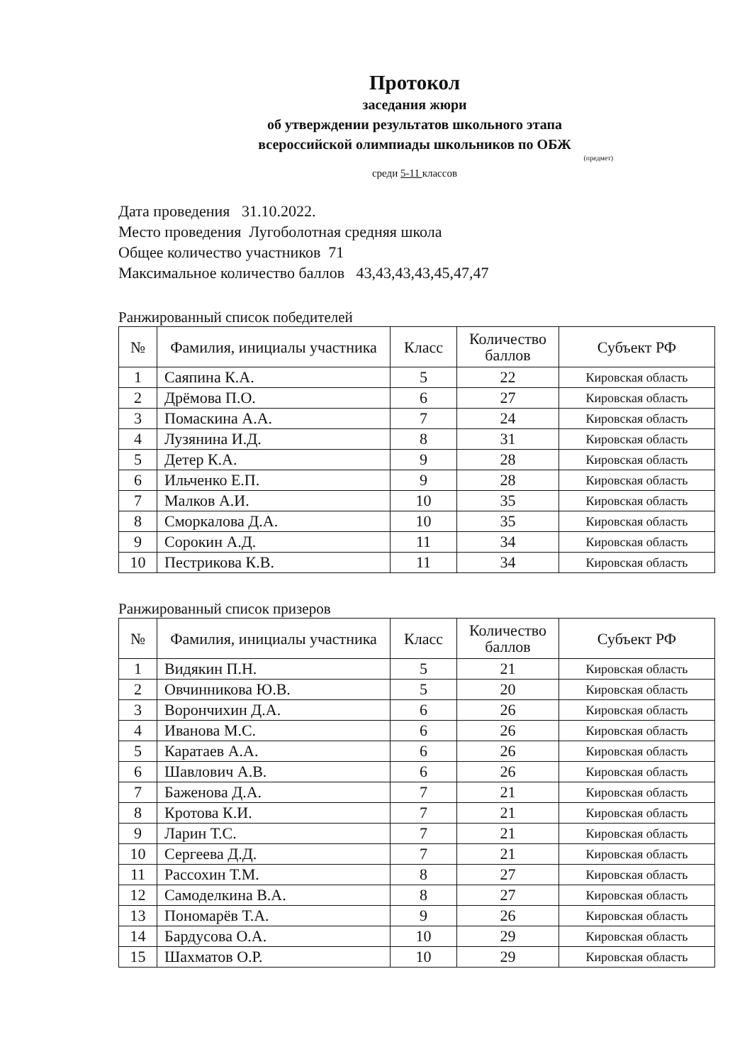Протокол
заседания жюри
об утверждении результатов школьного этапа
всероссийской олимпиады школьников по ОБЖ
(предмет)
среди 5-11 классов
Дата проведения 31.10.2022.
Место проведения Лугоболотная средняя школа
Общее количество участников 71
Максимальное количество баллов 43,43,43,43,45,47,47
Ранжированный список победителей
| № | Фамилия, инициалы участника | Класс | Количество баллов | Субъект РФ |
| --- | --- | --- | --- | --- |
| 1 | Саяпина К.А. | 5 | 22 | Кировская область |
| 2 | Дрёмова П.О. | 6 | 27 | Кировская область |
| 3 | Помаскина А.А. | 7 | 24 | Кировская область |
| 4 | Лузянина И.Д. | 8 | 31 | Кировская область |
| 5 | Детер К.А. | 9 | 28 | Кировская область |
| 6 | Ильченко Е.П. | 9 | 28 | Кировская область |
| 7 | Малков А.И. | 10 | 35 | Кировская область |
| 8 | Сморкалова Д.А. | 10 | 35 | Кировская область |
| 9 | Сорокин А.Д. | 11 | 34 | Кировская область |
| 10 | Пестрикова К.В. | 11 | 34 | Кировская область |
Ранжированный список призеров
| № | Фамилия, инициалы участника | Класс | Количество баллов | Субъект РФ |
| --- | --- | --- | --- | --- |
| 1 | Видякин П.Н. | 5 | 21 | Кировская область |
| 2 | Овчинникова Ю.В. | 5 | 20 | Кировская область |
| 3 | Ворончихин Д.А. | 6 | 26 | Кировская область |
| 4 | Иванова М.С. | 6 | 26 | Кировская область |
| 5 | Каратаев А.А. | 6 | 26 | Кировская область |
| 6 | Шавлович А.В. | 6 | 26 | Кировская область |
| 7 | Баженова Д.А. | 7 | 21 | Кировская область |
| 8 | Кротова К.И. | 7 | 21 | Кировская область |
| 9 | Ларин Т.С. | 7 | 21 | Кировская область |
| 10 | Сергеева Д.Д. | 7 | 21 | Кировская область |
| 11 | Рассохин Т.М. | 8 | 27 | Кировская область |
| 12 | Самоделкина В.А. | 8 | 27 | Кировская область |
| 13 | Пономарёв Т.А. | 9 | 26 | Кировская область |
| 14 | Бардусова О.А. | 10 | 29 | Кировская область |
| 15 | Шахматов О.Р. | 10 | 29 | Кировская область |